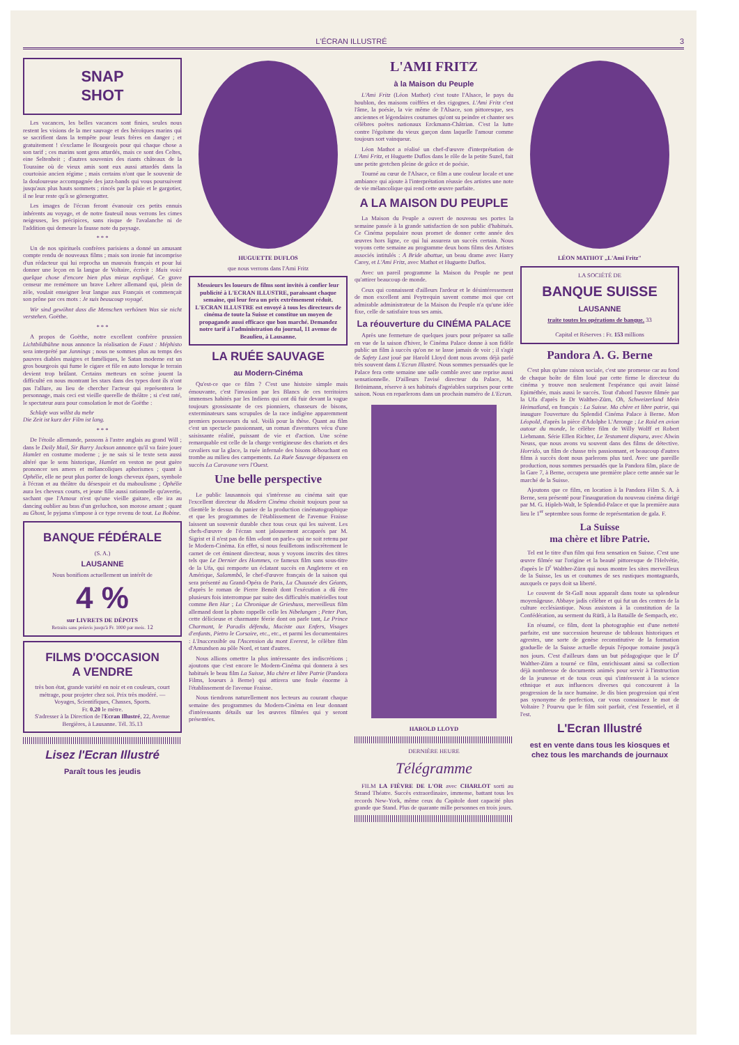L'ÉCRAN ILLUSTRÉ 3
SNAP
SHOT
Les vacances, les belles vacances sont finies, seules nous restent les visions de la mer sauvage et des héroïques marins qui se sacrifient dans la tempête pour leurs frères en danger ; et gratuitement ! s'exclame le Bourgeois pour qui chaque chose a son tarif ; ces marins sont gens attardés, mais ce sont des Celtes, eine Seltenheit ; d'autres souvenirs des riants châteaux de la Touraine où de vieux amis sont eux aussi attardés dans la courtoisie ancien régime ; mais certains n'ont que le souvenir de la douloureuse accompagnée des jazz-bands qui vous poursuivent jusqu'aux plus hauts sommets ; rincés par la pluie et le gargotier, il ne leur reste qu'à se görnergratter.
Les images de l'écran feront évanouir ces petits ennuis inhérents au voyage, et de notre fauteuil nous verrons les cimes neigeuses, les précipices, sans risque de l'avalanche ni de l'addition qui demeure la fausse note du paysage.
* * *
Un de nos spirituels confrères parisiens a donné un amusant compte rendu de nouveaux films ; mais son ironie fut incomprise d'un rédacteur qui lui reprocha un mauvais français et pour lui donner une leçon en la langue de Voltaire, écrivit : Mais voici quelque chose d'encore bien plus mieux expliqué. Ce grave censeur me remémore un brave Lehrer allemand qui, plein de zèle, voulait enseigner leur langue aux Français et commençait son prône par ces mots : Je suis beaucoup voyagé.
Wir sind gewöhnt dass die Menschen verhönen Was sie nicht verstehen. Goëthe.
* * *
A propos de Goëthe, notre excellent confrère prussien Lichtbildbühne nous annonce la réalisation de Faust : Méphisto sera interprété par Jannings ; nous ne sommes plus au temps des pauvres diables maigres et faméliques, le Satan moderne est un gros bourgeois qui fume le cigare et file en auto lorsque le terrain devient trop brûlant. Certains metteurs en scène jouent la difficulté en nous montrant les stars dans des types dont ils n'ont pas l'allure, au lieu de chercher l'acteur qui représentera le personnage, mais ceci est vieille querelle de théâtre ; si c'est raté, le spectateur aura pour consolation le mot de Goëthe :
Schlafe was willst du mehr
Die Zeit ist kurz der Film ist lang.
* * *
De l'étoile allemande, passons à l'astre anglais au grand Will ; dans le Daily Mail, Sir Barry Jackson annonce qu'il va faire jouer Hamlet en costume moderne ; je ne sais si le texte sera aussi altéré que le sens historique, Hamlet en veston ne peut guère prononcer ses amers et mélancoliques aphorismes ; quant à Ophélie, elle ne peut plus porter de longs cheveux épars, symbole à l'écran et au théâtre du désespoir et du maboulisme ; Ophélie aura les cheveux courts, et jeune fille aussi rationnelle qu'avertie, sachant que l'Amour n'est qu'une vieille guitare, elle ira au dancing oublier au bras d'un greluchon, son morose amant ; quant au Ghost, le pyjama s'impose à ce type revenu de tout. La Bobine.
BANQUE FÉDÉRALE
(S. A.)
LAUSANNE
Nous bonifions actuellement un intérêt de
4 %
sur LIVRETS DE DÉPOTS
Retraits sans préavis jusqu'à Fr. 1000 par mois. 12
FILMS D'OCCASION
A VENDRE
très bon état, grande variété en noir et en couleurs, court métrage, pour projeter chez soi. Prix très modéré. — Voyages, Scientifiques, Chasses, Sports.
Fr. 0.20 le mètre.
S'adresser à la Direction de l'Ecran Illustré, 22, Avenue Bergières, à Lausanne. Tél. 35.13
Lisez l'Ecran Illustré
Paraît tous les jeudis
HUGUETTE DUFLOS
que nous verrons dans l'Ami Fritz
Messieurs les loueurs de films sont invités à confier leur publicité à L'ECRAN ILLUSTRE, paraissant chaque semaine, qui leur fera un prix extrêmement réduit. L'ECRAN ILLUSTRE est envoyé à tous les directeurs de cinéma de toute la Suisse et constitue un moyen de propagande aussi efficace que bon marché. Demandez notre tarif à l'administration du journal, 11 avenue de Beaulieu, à Lausanne.
LA RUÉE SAUVAGE
au Modern-Cinéma
Qu'est-ce que ce film ? C'est une histoire simple mais émouvante, c'est l'invasion par les Blancs de ces territoires immenses habités par les Indiens qui ont dû fuir devant la vague toujours grossissante de ces pionniers, chasseurs de bisons, exterminateurs sans scrupules de la race indigène apparemment premiers possesseurs du sol. Voilà pour la thèse. Quant au film c'est un spectacle passionnant, un roman d'aventures vécu d'une saisissante réalité, puissant de vie et d'action. Une scène remarquable est celle de la charge vertigineuse des chariots et des cavaliers sur la glace, la ruée infernale des bisons débouchant en trombe au milieu des campements. La Ruée Sauvage dépassera en succès La Caravane vers l'Ouest.
Une belle perspective
Le public lausannois qui s'intéresse au cinéma sait que l'excellent directeur du Modern Cinéma choisit toujours pour sa clientèle le dessus du panier de la production cinématographique et que les programmes de l'établissement de l'avenue Fraisse laissent un souvenir durable chez tous ceux qui les suivent. Les chefs-d'œuvre de l'écran sont jalousement accaparés par M. Sigrist et il n'est pas de film «dont on parle» qui ne soit retenu par le Modern-Cinéma. En effet, si nous feuilletons indiscrètement le carnet de cet éminent directeur, nous y voyons inscrits des titres tels que Le Dernier des Hommes, ce fameux film sans sous-titre de la Ufa, qui remporte un éclatant succès en Angleterre et en Amérique, Salammbô, le chef-d'œuvre français de la saison qui sera présenté au Grand-Opéra de Paris, La Chaussée des Géants, d'après le roman de Pierre Benoît dont l'exécution a dû être plusieurs fois interrompue par suite des difficultés matérielles tout comme Ben Hur ; La Chronique de Grieshuss, merveilleux film allemand dont la photo rappelle celle les Nibelungen ; Peter Pan, cette délicieuse et charmante féerie dont on parle tant, Le Prince Charmant, le Paradis défendu, Maciste aux Enfers, Visages d'enfants, Pietro le Corsaire, etc., etc., et parmi les documentaires : L'Inaccessible ou l'Ascension du mont Everest, le célèbre film d'Amundsen au pôle Nord, et tant d'autres.
Nous allions omettre la plus intéressante des indiscrétions ; ajoutons que c'est encore le Modern-Cinéma qui donnera à ses habitués le beau film La Suisse, Ma chère et libre Patrie (Pandora Films, loueurs à Berne) qui attirera une foule énorme à l'établissement de l'avenue Fraisse.
Nous tiendrons naturellement nos lecteurs au courant chaque semaine des programmes du Modern-Cinéma en leur donnant d'intéressants détails sur les œuvres filmées qui y seront présentées.
L'AMI FRITZ
à la Maison du Peuple
L'Ami Fritz (Léon Mathot) c'est toute l'Alsace, le pays du houblon, des maisons coiffées et des cigognes. L'Ami Fritz c'est l'âme, la poésie, la vie même de l'Alsace, son pittoresque, ses anciennes et légendaires coutumes qu'ont su peindre et chanter ses célèbres poètes nationaux Erckmann-Châtrian. C'est la lutte contre l'égoïsme du vieux garçon dans laquelle l'amour comme toujours sort vainqueur.
Léon Mathot a réalisé un chef-d'œuvre d'interprétation de L'Ami Fritz, et Huguette Duflos dans le rôle de la petite Suzel, fait une petite gretchen pleine de grâce et de poésie.
Tourné au cœur de l'Alsace, ce film a une couleur locale et une ambiance qui ajoute à l'interprétation réussie des artistes une note de vie mélancolique qui rend cette œuvre parfaite.
A LA MAISON DU PEUPLE
La Maison du Peuple a ouvert de nouveau ses portes la semaine passée à la grande satisfaction de son public d'habitués. Ce Cinéma populaire nous promet de donner cette année des œuvres hors ligne, ce qui lui assurera un succès certain. Nous voyons cette semaine au programme deux bons films des Artistes associés intitulés : A Bride abattue, un beau drame avec Harry Carey, et L'Ami Fritz, avec Mathot et Huguette Duflos.
Avec un pareil programme la Maison du Peuple ne peut qu'attirer beaucoup de monde.
Ceux qui connaissent d'ailleurs l'ardeur et le désintéressement de mon excellent ami Peytrequin savent comme moi que cet admirable administrateur de la Maison du Peuple n'a qu'une idée fixe, celle de satisfaire tous ses amis.
La réouverture du CINÉMA PALACE
Après une fermeture de quelques jours pour préparer sa salle en vue de la saison d'hiver, le Cinéma Palace donne à son fidèle public un film à succès qu'on ne se lasse jamais de voir ; il s'agit de Safety Last joué par Harold Lloyd dont nous avons déjà parlé très souvent dans L'Ecran Illustré. Nous sommes persuadés que le Palace fera cette semaine une salle comble avec une reprise aussi sensationnelle. D'ailleurs l'avisé directeur du Palace, M. Brönimann, réserve à ses habitués d'agréables surprises pour cette saison. Nous en reparlerons dans un prochain numéro de L'Ecran.
HAROLD LLOYD
DERNIÈRE HEURE
Télégramme
FILM LA FIÈVRE DE L'OR avec CHARLOT sorti au Strand Théatre. Succès extraordinaire, immense, battant tous les records New-York, même ceux du Capitole dont capacité plus grande que Stand. Plus de quarante mille personnes en trois jours.
LÉON MATHOT „L'Ami Fritz"
LA SOCIÉTÉ DE
BANQUE SUISSE
LAUSANNE
traite toutes les opérations de banque. 33
Capital et Réserves : Fr. 153 millions
Pandora A. G. Berne
C'est plus qu'une raison sociale, c'est une promesse car au fond de chaque boîte de film loué par cette firme le directeur du cinéma y trouve non seulement l'espérance qui avait laissé Epiméthée, mais aussi le succès. Tout d'abord l'œuvre filmée par la Ufa d'après le Dr Walther-Zürn, Oh, Schweizerland Mein Heimatland, en français : La Suisse. Ma chère et libre patrie, qui inaugure l'ouverture du Splendid Cinéma Palace à Berne. Mon Léopold, d'après la pièce d'Adolphe L'Arronge ; Le Raid en avion autour du monde, le célèbre film de Willy Wolff et Robert Liebmann. Série Ellen Richter, Le Testament disparu, avec Alwin Neuss, que nous avons vu souvent dans des films de détective. Horrido, un film de chasse très passionnant, et beaucoup d'autres films à succès dont nous parlerons plus tard. Avec une pareille production, nous sommes persuadés que la Pandora film, place de la Gare 7, à Berne, occupera une première place cette année sur le marché de la Suisse.
Ajoutons que ce film, en location à la Pandora Film S. A. à Berne, sera présenté pour l'inauguration du nouveau cinéma dirigé par M. G. Hipleh-Walt, le Splendid-Palace et que la première aura lieu le 1<sup>er</sup> septembre sous forme de représentation de gala. F.
La Suisse
ma chère et libre Patrie.
Tel est le titre d'un film qui fera sensation en Suisse. C'est une œuvre filmée sur l'origine et la beauté pittoresque de l'Helvétie, d'après le D<sup>r</sup> Walther-Zürn qui nous montre les sites merveilleux de la Suisse, les us et coutumes de ses rustiques montagnards, auxquels ce pays doit sa liberté.
Le couvent de St-Gall nous apparaît dans toute sa splendeur moyenâgeuse. Abbaye jadis célèbre et qui fut un des centres de la culture ecclésiastique. Nous assistons à la constitution de la Confédération, au serment du Rütli, à la Bataille de Sempach, etc.
En résumé, ce film, dont la photographie est d'une netteté parfaite, est une succession heureuse de tableaux historiques et agrestes, une sorte de genèse reconstitutive de la formation graduelle de la Suisse actuelle depuis l'époque romaine jusqu'à nos jours. C'est d'ailleurs dans un but pédagogique que le D<sup>r</sup> Walther-Zürn a tourné ce film, enrichissant ainsi sa collection déjà nombreuse de documents animés pour servir à l'instruction de la jeunesse et de tous ceux qui s'intéressent à la science ethnique et aux influences diverses qui concourent à la progression de la race humaine. Je dis bien progression qui n'est pas synonyme de perfection, car vous connaissez le mot de Voltaire ? Pourvu que le film soit parfait, c'est l'essentiel, et il l'est.
L'Ecran Illustré
est en vente dans tous les kiosques et chez tous les marchands de journaux